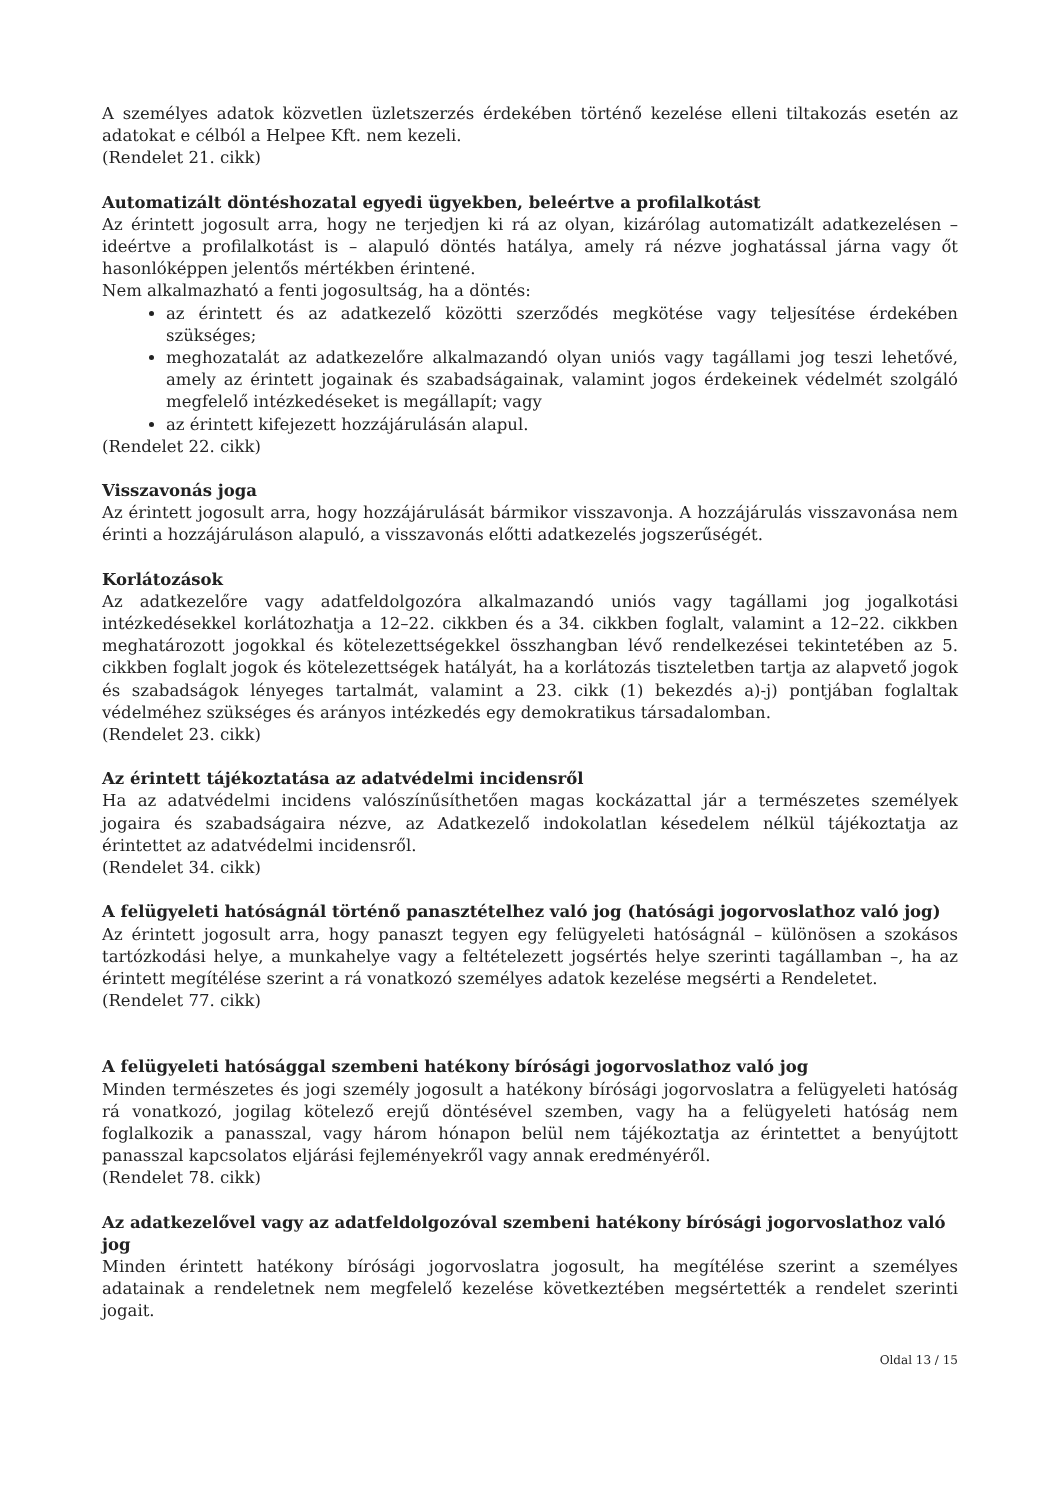A személyes adatok közvetlen üzletszerzés érdekében történő kezelése elleni tiltakozás esetén az adatokat e célból a Helpee Kft. nem kezeli.
(Rendelet 21. cikk)
Automatizált döntéshozatal egyedi ügyekben, beleértve a profilalkotást
Az érintett jogosult arra, hogy ne terjedjen ki rá az olyan, kizárólag automatizált adatkezelésen – ideértve a profilalkotást is – alapuló döntés hatálya, amely rá nézve joghatással járna vagy őt hasonlóképpen jelentős mértékben érintené.
Nem alkalmazható a fenti jogosultság, ha a döntés:
az érintett és az adatkezelő közötti szerződés megkötése vagy teljesítése érdekében szükséges;
meghozatalát az adatkezelőre alkalmazandó olyan uniós vagy tagállami jog teszi lehetővé, amely az érintett jogainak és szabadságainak, valamint jogos érdekeinek védelmét szolgáló megfelelő intézkedéseket is megállapít; vagy
az érintett kifejezett hozzájárulásán alapul.
(Rendelet 22. cikk)
Visszavonás joga
Az érintett jogosult arra, hogy hozzájárulását bármikor visszavonja. A hozzájárulás visszavonása nem érinti a hozzájáruláson alapuló, a visszavonás előtti adatkezelés jogszerűségét.
Korlátozások
Az adatkezelőre vagy adatfeldolgozóra alkalmazandó uniós vagy tagállami jog jogalkotási intézkedésekkel korlátozhatja a 12–22. cikkben és a 34. cikkben foglalt, valamint a 12–22. cikkben meghatározott jogokkal és kötelezettségekkel összhangban lévő rendelkezései tekintetében az 5. cikkben foglalt jogok és kötelezettségek hatályát, ha a korlátozás tiszteletben tartja az alapvető jogok és szabadságok lényeges tartalmát, valamint a 23. cikk (1) bekezdés a)-j) pontjában foglaltak védelméhez szükséges és arányos intézkedés egy demokratikus társadalomban.
(Rendelet 23. cikk)
Az érintett tájékoztatása az adatvédelmi incidensről
Ha az adatvédelmi incidens valószínűsíthetően magas kockázattal jár a természetes személyek jogaira és szabadságaira nézve, az Adatkezelő indokolatlan késedelem nélkül tájékoztatja az érintettet az adatvédelmi incidensről.
(Rendelet 34. cikk)
A felügyeleti hatóságnál történő panasztételhez való jog (hatósági jogorvoslathoz való jog)
Az érintett jogosult arra, hogy panaszt tegyen egy felügyeleti hatóságnál – különösen a szokásos tartózkodási helye, a munkahelye vagy a feltételezett jogsértés helye szerinti tagállamban –, ha az érintett megítélése szerint a rá vonatkozó személyes adatok kezelése megsérti a Rendeletet.
(Rendelet 77. cikk)
A felügyeleti hatósággal szembeni hatékony bírósági jogorvoslathoz való jog
Minden természetes és jogi személy jogosult a hatékony bírósági jogorvoslatra a felügyeleti hatóság rá vonatkozó, jogilag kötelező erejű döntésével szemben, vagy ha a felügyeleti hatóság nem foglalkozik a panasszal, vagy három hónapon belül nem tájékoztatja az érintettet a benyújtott panasszal kapcsolatos eljárási fejleményekről vagy annak eredményéről.
(Rendelet 78. cikk)
Az adatkezelővel vagy az adatfeldolgozóval szembeni hatékony bírósági jogorvoslathoz való jog
Minden érintett hatékony bírósági jogorvoslatra jogosult, ha megítélése szerint a személyes adatainak a rendeletnek nem megfelelő kezelése következtében megsértették a rendelet szerinti jogait.
Oldal 13 / 15